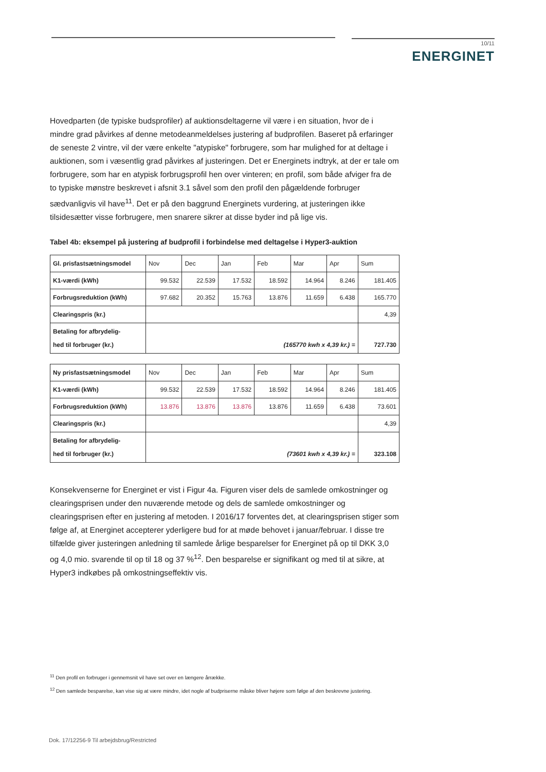10/11
ENERGINET
Hovedparten (de typiske budsprofiler) af auktionsdeltagerne vil være i en situation, hvor de i mindre grad påvirkes af denne metodeanmeldelses justering af budprofilen. Baseret på erfaringer de seneste 2 vintre, vil der være enkelte "atypiske" forbrugere, som har mulighed for at deltage i auktionen, som i væsentlig grad påvirkes af justeringen. Det er Energinets indtryk, at der er tale om forbrugere, som har en atypisk forbrugsprofil hen over vinteren; en profil, som både afviger fra de to typiske mønstre beskrevet i afsnit 3.1 såvel som den profil den pågældende forbruger sædvanligvis vil have<sup>11</sup>. Det er på den baggrund Energinets vurdering, at justeringen ikke tilsidesætter visse forbrugere, men snarere sikrer at disse byder ind på lige vis.
Tabel 4b: eksempel på justering af budprofil i forbindelse med deltagelse i Hyper3-auktion
| Gl. prisfastsætningsmodel | Nov | Dec | Jan | Feb | Mar | Apr | Sum |
| K1-værdi (kWh) | 99.532 | 22.539 | 17.532 | 18.592 | 14.964 | 8.246 | 181.405 |
| Forbrugsreduktion (kWh) | 97.682 | 20.352 | 15.763 | 13.876 | 11.659 | 6.438 | 165.770 |
| Clearingspris (kr.) | | | | | | | 4,39 |
| Betaling for afbrydelig- hed til forbruger (kr.) | (165770 kwh x 4,39 kr.) = | | | | | | 727.730 |
| Ny prisfastsætningsmodel | Nov | Dec | Jan | Feb | Mar | Apr | Sum |
| K1-værdi (kWh) | 99.532 | 22.539 | 17.532 | 18.592 | 14.964 | 8.246 | 181.405 |
| Forbrugsreduktion (kWh) | 13.876 | 13.876 | 13.876 | 13.876 | 11.659 | 6.438 | 73.601 |
| Clearingspris (kr.) | | | | | | | 4,39 |
| Betaling for afbrydelig- hed til forbruger (kr.) | (73601 kwh x 4,39 kr.) = | | | | | | 323.108 |
Konsekvenserne for Energinet er vist i Figur 4a. Figuren viser dels de samlede omkostninger og clearingsprisen under den nuværende metode og dels de samlede omkostninger og clearingsprisen efter en justering af metoden. I 2016/17 forventes det, at clearingsprisen stiger som følge af, at Energinet accepterer yderligere bud for at møde behovet i januar/februar. I disse tre tilfælde giver justeringen anledning til samlede årlige besparelser for Energinet på op til DKK 3,0 og 4,0 mio. svarende til op til 18 og 37 %<sup>12</sup>. Den besparelse er signifikant og med til at sikre, at Hyper3 indkøbes på omkostningseffektiv vis.
<sup>11</sup> Den profil en forbruger i gennemsnit vil have set over en længere årrække.
<sup>12</sup> Den samlede besparelse, kan vise sig at være mindre, idet nogle af budpriserne måske bliver højere som følge af den beskrevne justering.
Dok. 17/12256-9 Til arbejdsbrug/Restricted